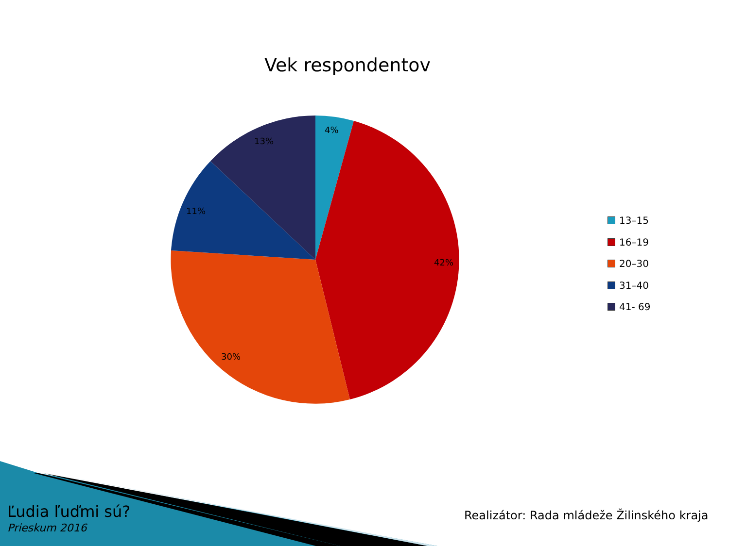Vek respondentov
4%
42%
30%
11%
13%
13–15
16–19
20–30
31–40
41- 69
Ľudia ľuďmi sú?
Prieskum 2016
Realizátor: Rada mládeže Žilinského kraja